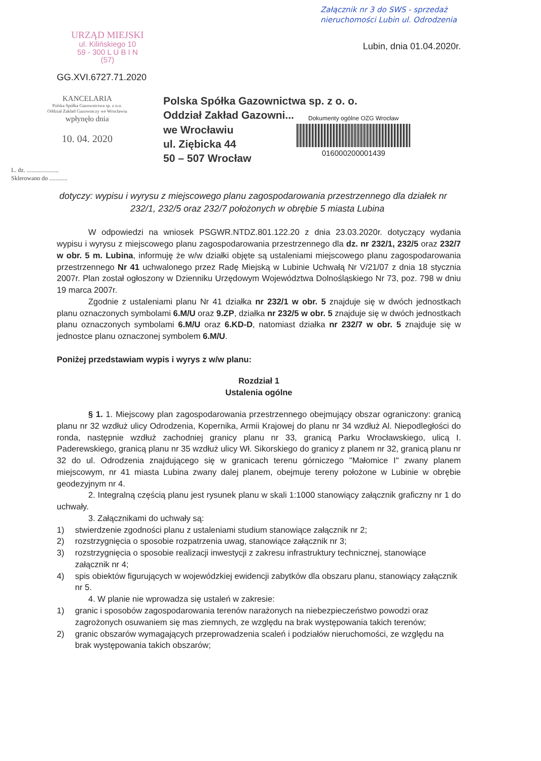Załącznik nr 3 do SWS - sprzedaż
nieruchomości Lubin ul. Odrodzenia
URZĄD MIEJSKI
ul. Kilińskiego 10
59 - 300 L U B I N
(57)
Lubin, dnia 01.04.2020r.
GG.XVI.6727.71.2020
KANCELARIA
Polska Spółka Gazownictwa sp. z o.o.
Oddział Zakład Gazowniczy we Wrocławiu
wpłynęło dnia
10. 04. 2020
Polska Spółka Gazownictwa sp. z o. o.
Oddział Zakład Gazowni...
we Wrocławiu
ul. Ziębicka 44
50 – 507 Wrocław
Dokumenty ogólne OZG Wrocław
016000200001439
L. dz. .....................
Sklerowano do ............
dotyczy: wypisu i wyrysu z miejscowego planu zagospodarowania przestrzennego dla działek nr 232/1, 232/5 oraz 232/7 położonych w obrębie 5 miasta Lubina
W odpowiedzi na wniosek PSGWR.NTDZ.801.122.20 z dnia 23.03.2020r. dotyczący wydania wypisu i wyrysu z miejscowego planu zagospodarowania przestrzennego dla dz. nr 232/1, 232/5 oraz 232/7 w obr. 5 m. Lubina, informuję że w/w działki objęte są ustaleniami miejscowego planu zagospodarowania przestrzennego Nr 41 uchwalonego przez Radę Miejską w Lubinie Uchwałą Nr V/21/07 z dnia 18 stycznia 2007r. Plan został ogłoszony w Dzienniku Urzędowym Województwa Dolnośląskiego Nr 73, poz. 798 w dniu 19 marca 2007r.
Zgodnie z ustaleniami planu Nr 41 działka nr 232/1 w obr. 5 znajduje się w dwóch jednostkach planu oznaczonych symbolami 6.M/U oraz 9.ZP, działka nr 232/5 w obr. 5 znajduje się w dwóch jednostkach planu oznaczonych symbolami 6.M/U oraz 6.KD-D, natomiast działka nr 232/7 w obr. 5 znajduje się w jednostce planu oznaczonej symbolem 6.M/U.
Poniżej przedstawiam wypis i wyrys z w/w planu:
Rozdział 1
Ustalenia ogólne
§ 1. 1. Miejscowy plan zagospodarowania przestrzennego obejmujący obszar ograniczony: granicą planu nr 32 wzdłuż ulicy Odrodzenia, Kopernika, Armii Krajowej do planu nr 34 wzdłuż Al. Niepodległości do ronda, następnie wzdłuż zachodniej granicy planu nr 33, granicą Parku Wrocławskiego, ulicą I. Paderewskiego, granicą planu nr 35 wzdłuż ulicy Wł. Sikorskiego do granicy z planem nr 32, granicą planu nr 32 do ul. Odrodzenia znajdującego się w granicach terenu górniczego "Małomice I" zwany planem miejscowym, nr 41 miasta Lubina zwany dalej planem, obejmuje tereny położone w Lubinie w obrębie geodezyjnym nr 4.
2. Integralną częścią planu jest rysunek planu w skali 1:1000 stanowiący załącznik graficzny nr 1 do uchwały.
3. Załącznikami do uchwały są:
1) stwierdzenie zgodności planu z ustaleniami studium stanowiące załącznik nr 2;
2) rozstrzygnięcia o sposobie rozpatrzenia uwag, stanowiące załącznik nr 3;
3) rozstrzygnięcia o sposobie realizacji inwestycji z zakresu infrastruktury technicznej, stanowiące załącznik nr 4;
4) spis obiektów figurujących w wojewódzkiej ewidencji zabytków dla obszaru planu, stanowiący załącznik nr 5.
4. W planie nie wprowadza się ustaleń w zakresie:
1) granic i sposobów zagospodarowania terenów narażonych na niebezpieczeństwo powodzi oraz zagrożonych osuwaniem się mas ziemnych, ze względu na brak występowania takich terenów;
2) granic obszarów wymagających przeprowadzenia scaleń i podziałów nieruchomości, ze względu na brak występowania takich obszarów;